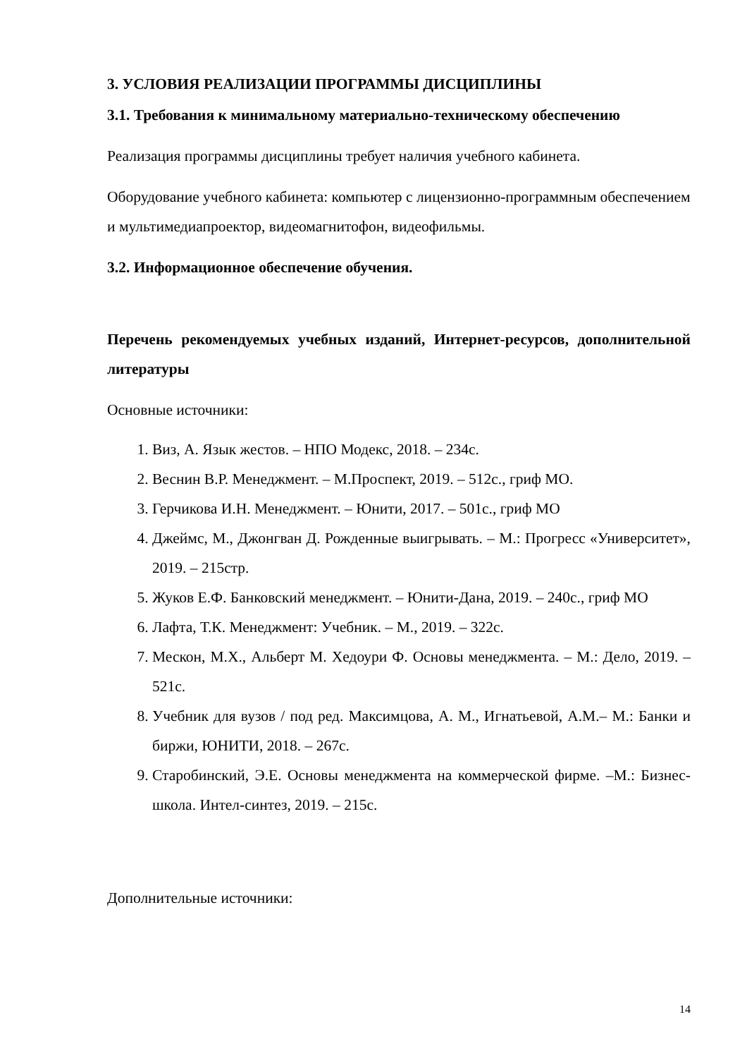3. УСЛОВИЯ РЕАЛИЗАЦИИ ПРОГРАММЫ ДИСЦИПЛИНЫ
3.1. Требования к минимальному материально-техническому обеспечению
Реализация программы дисциплины требует наличия учебного кабинета.
Оборудование учебного кабинета: компьютер с лицензионно-программным обеспечением и мультимедиапроектор, видеомагнитофон, видеофильмы.
3.2. Информационное обеспечение обучения.
Перечень рекомендуемых учебных изданий, Интернет-ресурсов, дополнительной литературы
Основные источники:
1. Виз, А. Язык жестов. – НПО Модекс, 2018. – 234с.
2. Веснин В.Р. Менеджмент. – М.Проспект, 2019. – 512с., гриф МО.
3. Герчикова И.Н. Менеджмент. – Юнити, 2017. – 501с., гриф МО
4. Джеймс, М., Джонгван Д. Рожденные выигрывать. – М.: Прогресс «Университет», 2019. – 215стр.
5. Жуков Е.Ф. Банковский менеджмент. – Юнити-Дана, 2019. – 240с., гриф МО
6. Лафта, Т.К. Менеджмент: Учебник. – М., 2019. – 322с.
7. Мескон, М.Х., Альберт М. Хедоури Ф. Основы менеджмента. – М.: Дело, 2019. – 521с.
8. Учебник для вузов / под ред. Максимцова, А. М., Игнатьевой, А.М.– М.: Банки и биржи, ЮНИТИ, 2018. – 267с.
9. Старобинский, Э.Е. Основы менеджмента на коммерческой фирме. –М.: Бизнес-школа. Интел-синтез, 2019. – 215с.
Дополнительные источники:
14